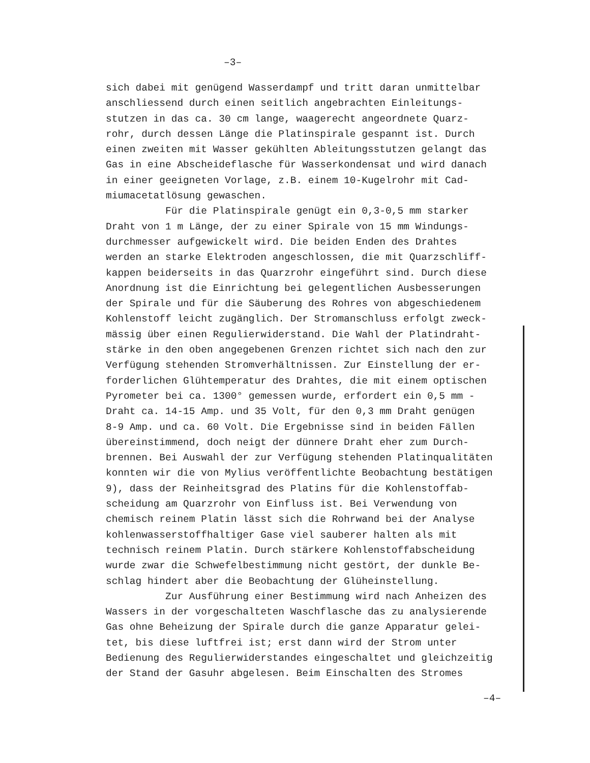–3–
sich dabei mit genügend Wasserdampf und tritt daran unmittelbar anschliessend durch einen seitlich angebrachten Einleitungs- stutzen in das ca. 30 cm lange, waagerecht angeordnete Quarz- rohr, durch dessen Länge die Platinspirale gespannt ist. Durch einen zweiten mit Wasser gekühlten Ableitungsstutzen gelangt das Gas in eine Abscheideflasche für Wasserkondensat und wird danach in einer geeigneten Vorlage, z.B. einem 10-Kugelrohr mit Cad- miumacetatlösung gewaschen. Für die Platinspirale genügt ein 0,3-0,5 mm starker Draht von 1 m Länge, der zu einer Spirale von 15 mm Windungs- durchmesser aufgewickelt wird. Die beiden Enden des Drahtes werden an starke Elektroden angeschlossen, die mit Quarzschliff- kappen beiderseits in das Quarzrohr eingeführt sind. Durch diese Anordnung ist die Einrichtung bei gelegentlichen Ausbesserungen der Spirale und für die Säuberung des Rohres von abgeschiedenem Kohlenstoff leicht zugänglich. Der Stromanschluss erfolgt zweck- mässig über einen Regulierwiderstand. Die Wahl der Platindraht- stärke in den oben angegebenen Grenzen richtet sich nach den zur Verfügung stehenden Stromverhältnissen. Zur Einstellung der er- forderlichen Glühtemperatur des Drahtes, die mit einem optischen Pyrometer bei ca. 1300° gemessen wurde, erfordert ein 0,5 mm - Draht ca. 14-15 Amp. und 35 Volt, für den 0,3 mm Draht genügen 8-9 Amp. und ca. 60 Volt. Die Ergebnisse sind in beiden Fällen übereinstimmend, doch neigt der dünnere Draht eher zum Durch- brennen. Bei Auswahl der zur Verfügung stehenden Platinqualitäten konnten wir die von Mylius veröffentlichte Beobachtung bestätigen 9), dass der Reinheitsgrad des Platins für die Kohlenstoffab- scheidung am Quarzrohr von Einfluss ist. Bei Verwendung von chemisch reinem Platin lässt sich die Rohrwand bei der Analyse kohlenwasserstoffhaltiger Gase viel sauberer halten als mit technisch reinem Platin. Durch stärkere Kohlenstoffabscheidung wurde zwar die Schwefelbestimmung nicht gestört, der dunkle Be- schlag hindert aber die Beobachtung der Glüheinstellung. Zur Ausführung einer Bestimmung wird nach Anheizen des Wassers in der vorgeschalteten Waschflasche das zu analysierende Gas ohne Beheizung der Spirale durch die ganze Apparatur gelei- tet, bis diese luftfrei ist; erst dann wird der Strom unter Bedienung des Regulierwiderstandes eingeschaltet und gleichzeitig der Stand der Gasuhr abgelesen. Beim Einschalten des Stromes
–4–